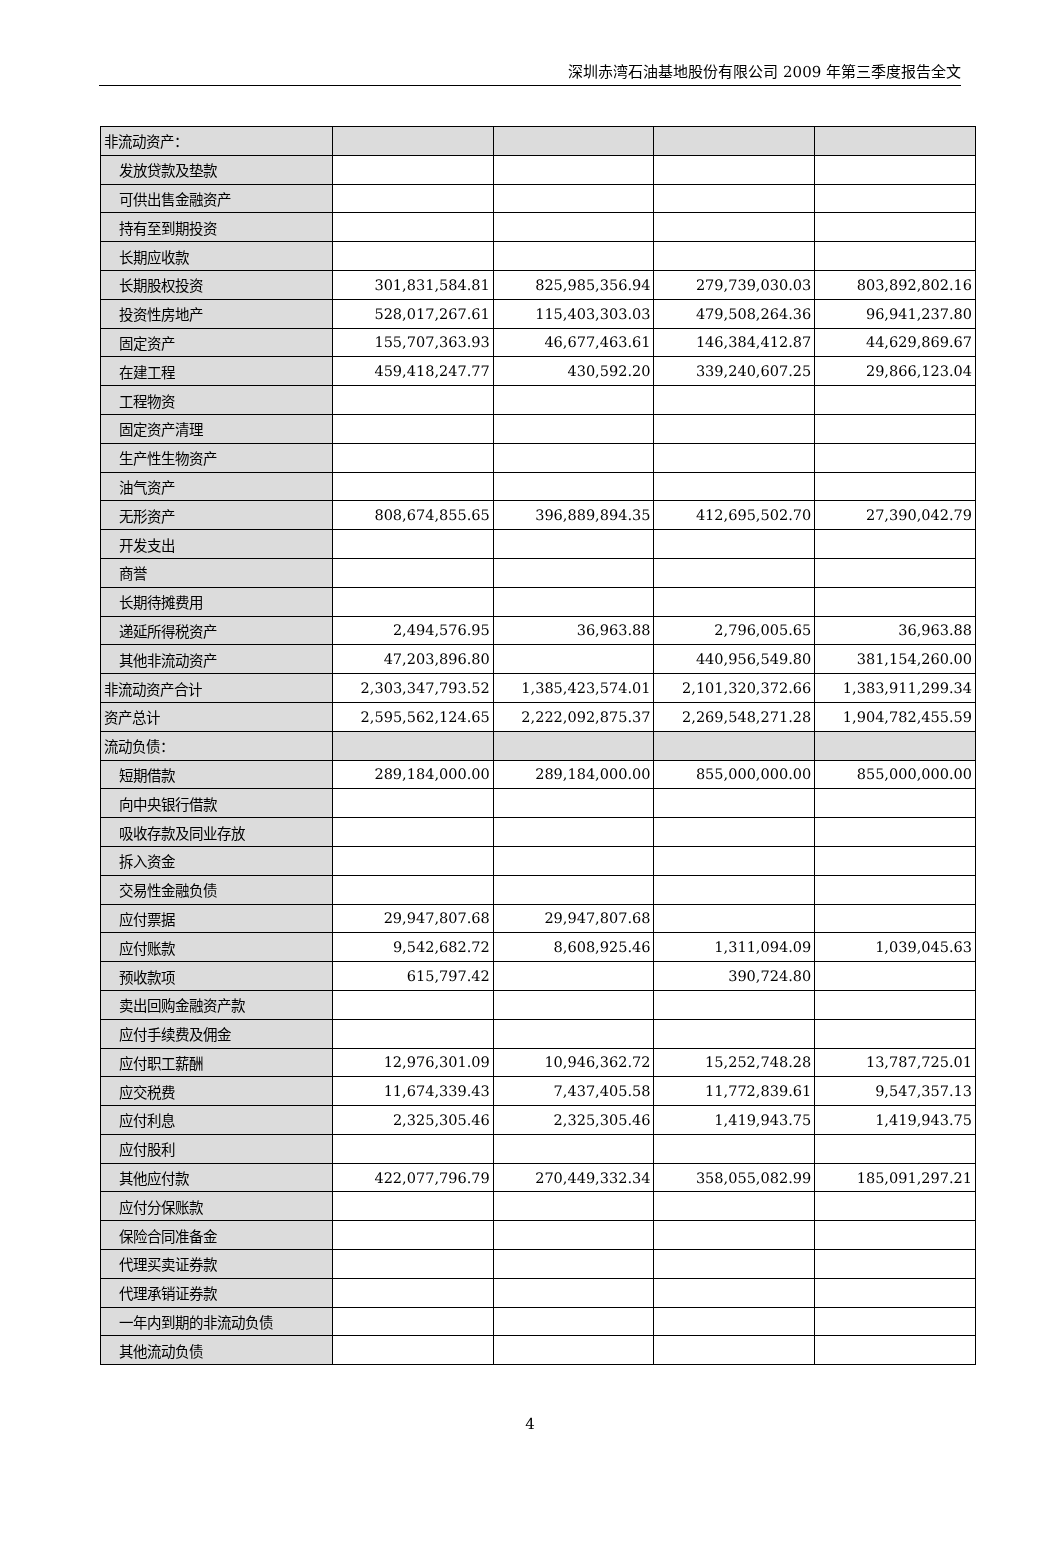深圳赤湾石油基地股份有限公司 2009 年第三季度报告全文
| 非流动资产： | | | | |
| 发放贷款及垫款 | | | | |
| 可供出售金融资产 | | | | |
| 持有至到期投资 | | | | |
| 长期应收款 | | | | |
| 长期股权投资 | 301,831,584.81 | 825,985,356.94 | 279,739,030.03 | 803,892,802.16 |
| 投资性房地产 | 528,017,267.61 | 115,403,303.03 | 479,508,264.36 | 96,941,237.80 |
| 固定资产 | 155,707,363.93 | 46,677,463.61 | 146,384,412.87 | 44,629,869.67 |
| 在建工程 | 459,418,247.77 | 430,592.20 | 339,240,607.25 | 29,866,123.04 |
| 工程物资 | | | | |
| 固定资产清理 | | | | |
| 生产性生物资产 | | | | |
| 油气资产 | | | | |
| 无形资产 | 808,674,855.65 | 396,889,894.35 | 412,695,502.70 | 27,390,042.79 |
| 开发支出 | | | | |
| 商誉 | | | | |
| 长期待摊费用 | | | | |
| 递延所得税资产 | 2,494,576.95 | 36,963.88 | 2,796,005.65 | 36,963.88 |
| 其他非流动资产 | 47,203,896.80 | | 440,956,549.80 | 381,154,260.00 |
| 非流动资产合计 | 2,303,347,793.52 | 1,385,423,574.01 | 2,101,320,372.66 | 1,383,911,299.34 |
| 资产总计 | 2,595,562,124.65 | 2,222,092,875.37 | 2,269,548,271.28 | 1,904,782,455.59 |
| 流动负债： | | | | |
| 短期借款 | 289,184,000.00 | 289,184,000.00 | 855,000,000.00 | 855,000,000.00 |
| 向中央银行借款 | | | | |
| 吸收存款及同业存放 | | | | |
| 拆入资金 | | | | |
| 交易性金融负债 | | | | |
| 应付票据 | 29,947,807.68 | 29,947,807.68 | | |
| 应付账款 | 9,542,682.72 | 8,608,925.46 | 1,311,094.09 | 1,039,045.63 |
| 预收款项 | 615,797.42 | | 390,724.80 | |
| 卖出回购金融资产款 | | | | |
| 应付手续费及佣金 | | | | |
| 应付职工薪酬 | 12,976,301.09 | 10,946,362.72 | 15,252,748.28 | 13,787,725.01 |
| 应交税费 | 11,674,339.43 | 7,437,405.58 | 11,772,839.61 | 9,547,357.13 |
| 应付利息 | 2,325,305.46 | 2,325,305.46 | 1,419,943.75 | 1,419,943.75 |
| 应付股利 | | | | |
| 其他应付款 | 422,077,796.79 | 270,449,332.34 | 358,055,082.99 | 185,091,297.21 |
| 应付分保账款 | | | | |
| 保险合同准备金 | | | | |
| 代理买卖证券款 | | | | |
| 代理承销证券款 | | | | |
| 一年内到期的非流动负债 | | | | |
| 其他流动负债 | | | | |
4